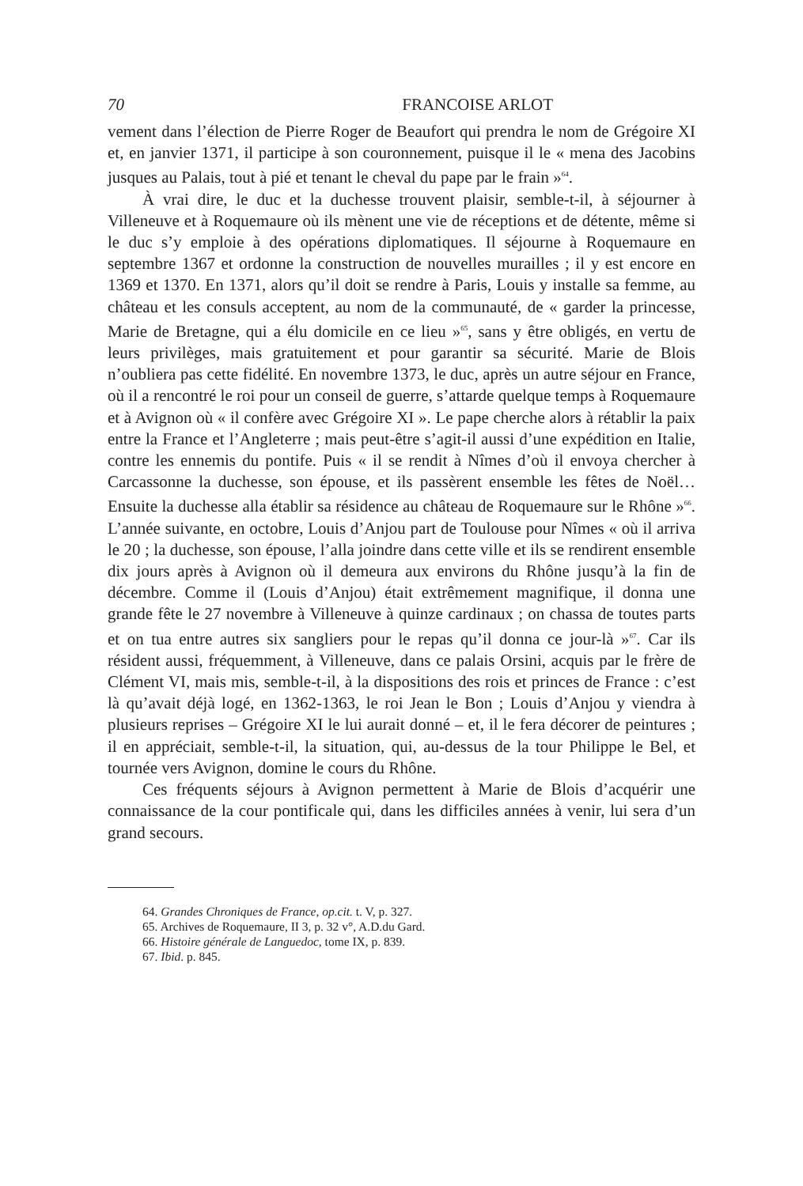70 FRANCOISE ARLOT
vement dans l’élection de Pierre Roger de Beaufort qui prendra le nom de Grégoire XI et, en janvier 1371, il participe à son couronnement, puisque il le « mena des Jacobins jusques au Palais, tout à pié et tenant le cheval du pape par le frain »<sup>64</sup>.
À vrai dire, le duc et la duchesse trouvent plaisir, semble-t-il, à séjourner à Villeneuve et à Roquemaure où ils mènent une vie de réceptions et de détente, même si le duc s’y emploie à des opérations diplomatiques. Il séjourne à Roquemaure en septembre 1367 et ordonne la construction de nouvelles murailles ; il y est encore en 1369 et 1370. En 1371, alors qu’il doit se rendre à Paris, Louis y installe sa femme, au château et les consuls acceptent, au nom de la communauté, de « garder la princesse, Marie de Bretagne, qui a élu domicile en ce lieu »<sup>65</sup>, sans y être obligés, en vertu de leurs privilèges, mais gratuitement et pour garantir sa sécurité. Marie de Blois n’oubliera pas cette fidélité. En novembre 1373, le duc, après un autre séjour en France, où il a rencontré le roi pour un conseil de guerre, s’attarde quelque temps à Roquemaure et à Avignon où « il confère avec Grégoire XI ». Le pape cherche alors à rétablir la paix entre la France et l’Angleterre ; mais peut-être s’agit-il aussi d’une expédition en Italie, contre les ennemis du pontife. Puis « il se rendit à Nîmes d’où il envoya chercher à Carcassonne la duchesse, son épouse, et ils passèrent ensemble les fêtes de Noël… Ensuite la duchesse alla établir sa résidence au château de Roquemaure sur le Rhône »<sup>66</sup>. L’année suivante, en octobre, Louis d’Anjou part de Toulouse pour Nîmes « où il arriva le 20 ; la duchesse, son épouse, l’alla joindre dans cette ville et ils se rendirent ensemble dix jours après à Avignon où il demeura aux environs du Rhône jusqu’à la fin de décembre. Comme il (Louis d’Anjou) était extrêmement magnifique, il donna une grande fête le 27 novembre à Villeneuve à quinze cardinaux ; on chassa de toutes parts et on tua entre autres six sangliers pour le repas qu’il donna ce jour-là »<sup>67</sup>. Car ils résident aussi, fréquemment, à Villeneuve, dans ce palais Orsini, acquis par le frère de Clément VI, mais mis, semble-t-il, à la dispositions des rois et princes de France : c’est là qu’avait déjà logé, en 1362-1363, le roi Jean le Bon ; Louis d’Anjou y viendra à plusieurs reprises – Grégoire XI le lui aurait donné – et, il le fera décorer de peintures ; il en appréciait, semble-t-il, la situation, qui, au-dessus de la tour Philippe le Bel, et tournée vers Avignon, domine le cours du Rhône.
Ces fréquents séjours à Avignon permettent à Marie de Blois d’acquérir une connaissance de la cour pontificale qui, dans les difficiles années à venir, lui sera d’un grand secours.
64. Grandes Chroniques de France, op.cit. t. V, p. 327.
65. Archives de Roquemaure, II 3, p. 32 v°, A.D.du Gard.
66. Histoire générale de Languedoc, tome IX, p. 839.
67. Ibid. p. 845.